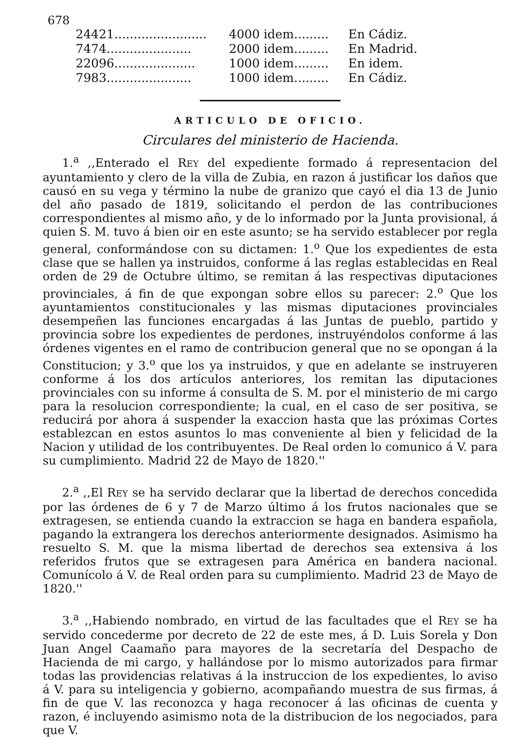678
| 24421........................ | 4000 idem......... | En Cádiz. |
| 7474...................... | 2000 idem......... | En Madrid. |
| 22096..................... | 1000 idem......... | En idem. |
| 7983...................... | 1000 idem......... | En Cádiz. |
ARTICULO DE OFICIO.
Circulares del ministerio de Hacienda.
1.<sup>a</sup> ,,Enterado el REY del expediente formado á representacion del ayuntamiento y clero de la villa de Zubia, en razon á justificar los daños que causó en su vega y término la nube de granizo que cayó el dia 13 de Junio del año pasado de 1819, solicitando el perdon de las contribuciones correspondientes al mismo año, y de lo informado por la Junta provisional, á quien S. M. tuvo á bien oir en este asunto; se ha servido establecer por regla general, conformándose con su dictamen: 1.<sup>o</sup> Que los expedientes de esta clase que se hallen ya instruidos, conforme á las reglas establecidas en Real orden de 29 de Octubre último, se remitan á las respectivas diputaciones provinciales, á fin de que expongan sobre ellos su parecer: 2.<sup>o</sup> Que los ayuntamientos constitucionales y las mismas diputaciones provinciales desempeñen las funciones encargadas á las Juntas de pueblo, partido y provincia sobre los expedientes de perdones, instruyéndolos conforme á las órdenes vigentes en el ramo de contribucion general que no se opongan á la Constitucion; y 3.<sup>o</sup> que los ya instruidos, y que en adelante se instruyeren conforme á los dos artículos anteriores, los remitan las diputaciones provinciales con su informe á consulta de S. M. por el ministerio de mi cargo para la resolucion correspondiente; la cual, en el caso de ser positiva, se reducirá por ahora á suspender la exaccion hasta que las próximas Cortes establezcan en estos asuntos lo mas conveniente al bien y felicidad de la Nacion y utilidad de los contribuyentes. De Real orden lo comunico á V. para su cumplimiento. Madrid 22 de Mayo de 1820.''
2.<sup>a</sup> ,,El REY se ha servido declarar que la libertad de derechos concedida por las órdenes de 6 y 7 de Marzo último á los frutos nacionales que se extragesen, se entienda cuando la extraccion se haga en bandera española, pagando la extrangera los derechos anteriormente designados. Asimismo ha resuelto S. M. que la misma libertad de derechos sea extensiva á los referidos frutos que se extragesen para América en bandera nacional. Comunícolo á V. de Real orden para su cumplimiento. Madrid 23 de Mayo de 1820.''
3.<sup>a</sup> ,,Habiendo nombrado, en virtud de las facultades que el REY se ha servido concederme por decreto de 22 de este mes, á D. Luis Sorela y Don Juan Angel Caamaño para mayores de la secretaría del Despacho de Hacienda de mi cargo, y hallándose por lo mismo autorizados para firmar todas las providencias relativas á la instruccion de los expedientes, lo aviso á V. para su inteligencia y gobierno, acompañando muestra de sus firmas, á fin de que V. las reconozca y haga reconocer á las oficinas de cuenta y razon, é incluyendo asimismo nota de la distribucion de los negociados, para que V.